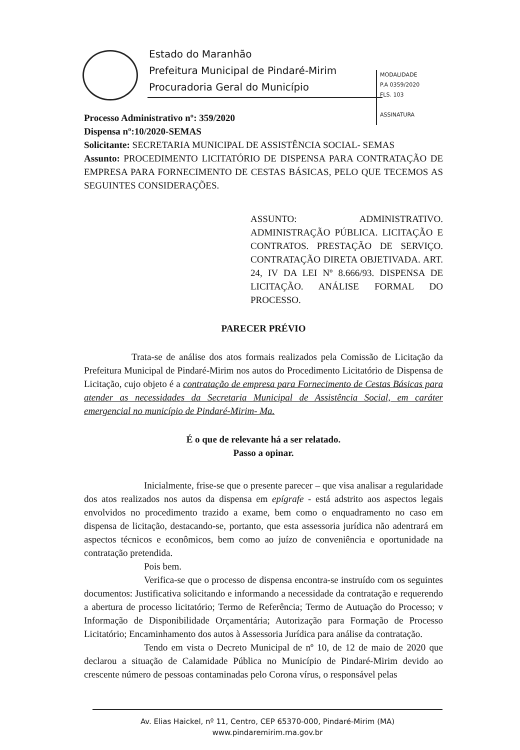Estado do Maranhão
Prefeitura Municipal de Pindaré-Mirim
Procuradoria Geral do Município
MODALIDADE
P.A 0359/2020
FLS. 103
ASSINATURA
Processo Administrativo nº: 359/2020
Dispensa nº:10/2020-SEMAS
Solicitante: SECRETARIA MUNICIPAL DE ASSISTÊNCIA SOCIAL- SEMAS
Assunto: PROCEDIMENTO LICITATÓRIO DE DISPENSA PARA CONTRATAÇÃO DE EMPRESA PARA FORNECIMENTO DE CESTAS BÁSICAS, PELO QUE TECEMOS AS SEGUINTES CONSIDERAÇÕES.
ASSUNTO: ADMINISTRATIVO. ADMINISTRAÇÃO PÚBLICA. LICITAÇÃO E CONTRATOS. PRESTAÇÃO DE SERVIÇO. CONTRATAÇÃO DIRETA OBJETIVADA. ART. 24, IV DA LEI Nº 8.666/93. DISPENSA DE LICITAÇÃO. ANÁLISE FORMAL DO PROCESSO.
PARECER PRÉVIO
Trata-se de análise dos atos formais realizados pela Comissão de Licitação da Prefeitura Municipal de Pindaré-Mirim nos autos do Procedimento Licitatório de Dispensa de Licitação, cujo objeto é a contratação de empresa para Fornecimento de Cestas Básicas para atender as necessidades da Secretaria Municipal de Assistência Social, em caráter emergencial no município de Pindaré-Mirim- Ma.
É o que de relevante há a ser relatado.
Passo a opinar.
Inicialmente, frise-se que o presente parecer – que visa analisar a regularidade dos atos realizados nos autos da dispensa em epígrafe - está adstrito aos aspectos legais envolvidos no procedimento trazido a exame, bem como o enquadramento no caso em dispensa de licitação, destacando-se, portanto, que esta assessoria jurídica não adentrará em aspectos técnicos e econômicos, bem como ao juízo de conveniência e oportunidade na contratação pretendida.
Pois bem.
Verifica-se que o processo de dispensa encontra-se instruído com os seguintes documentos: Justificativa solicitando e informando a necessidade da contratação e requerendo a abertura de processo licitatório; Termo de Referência; Termo de Autuação do Processo; v Informação de Disponibilidade Orçamentária; Autorização para Formação de Processo Licitatório; Encaminhamento dos autos à Assessoria Jurídica para análise da contratação.
Tendo em vista o Decreto Municipal de nº 10, de 12 de maio de 2020 que declarou a situação de Calamidade Pública no Município de Pindaré-Mirim devido ao crescente número de pessoas contaminadas pelo Corona vírus, o responsável pelas
Av. Elias Haickel, nº 11, Centro, CEP 65370-000, Pindaré-Mirim (MA)
www.pindaremirim.ma.gov.br